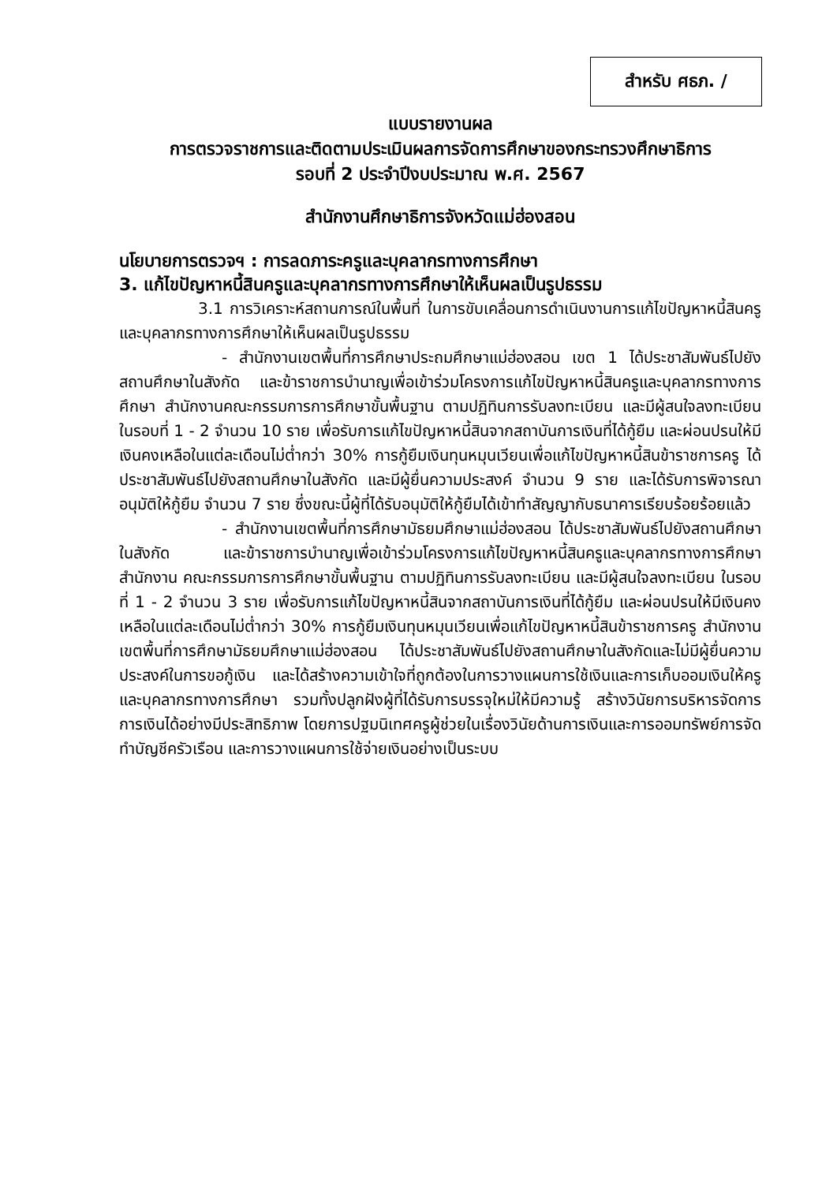สำหรับ ศธภ. /
แบบรายงานผล
การตรวจราชการและติดตามประเมินผลการจัดการศึกษาของกระทรวงศึกษาธิการ
รอบที่ 2 ประจำปีงบประมาณ พ.ศ. 2567
สำนักงานศึกษาธิการจังหวัดแม่ฮ่องสอน
นโยบายการตรวจฯ : การลดภาระครูและบุคลากรทางการศึกษา
3. แก้ไขปัญหาหนี้สินครูและบุคลากรทางการศึกษาให้เห็นผลเป็นรูปธรรม
3.1 การวิเคราะห์สถานการณ์ในพื้นที่ ในการขับเคลื่อนการดำเนินงานการแก้ไขปัญหาหนี้สินครูและบุคลากรทางการศึกษาให้เห็นผลเป็นรูปธรรม
- สำนักงานเขตพื้นที่การศึกษาประถมศึกษาแม่ฮ่องสอน เขต 1 ได้ประชาสัมพันธ์ไปยังสถานศึกษาในสังกัด และข้าราชการบำนาญเพื่อเข้าร่วมโครงการแก้ไขปัญหาหนี้สินครูและบุคลากรทางการศึกษา สำนักงานคณะกรรมการการศึกษาขั้นพื้นฐาน ตามปฏิทินการรับลงทะเบียน และมีผู้สนใจลงทะเบียน ในรอบที่ 1 - 2 จำนวน 10 ราย เพื่อรับการแก้ไขปัญหาหนี้สินจากสถาบันการเงินที่ได้กู้ยืม และผ่อนปรนให้มีเงินคงเหลือในแต่ละเดือนไม่ต่ำกว่า 30% การกู้ยืมเงินทุนหมุนเวียนเพื่อแก้ไขปัญหาหนี้สินข้าราชการครู ได้ประชาสัมพันธ์ไปยังสถานศึกษาในสังกัด และมีผู้ยื่นความประสงค์ จำนวน 9 ราย และได้รับการพิจารณาอนุมัติให้กู้ยืม จำนวน 7 ราย ซึ่งขณะนี้ผู้ที่ได้รับอนุมัติให้กู้ยืมได้เข้าทำสัญญากับธนาคารเรียบร้อยร้อยแล้ว
- สำนักงานเขตพื้นที่การศึกษามัธยมศึกษาแม่ฮ่องสอน ได้ประชาสัมพันธ์ไปยังสถานศึกษาในสังกัด และข้าราชการบำนาญเพื่อเข้าร่วมโครงการแก้ไขปัญหาหนี้สินครูและบุคลากรทางการศึกษา สำนักงาน คณะกรรมการการศึกษาขั้นพื้นฐาน ตามปฏิทินการรับลงทะเบียน และมีผู้สนใจลงทะเบียน ในรอบที่ 1 - 2 จำนวน 3 ราย เพื่อรับการแก้ไขปัญหาหนี้สินจากสถาบันการเงินที่ได้กู้ยืม และผ่อนปรนให้มีเงินคงเหลือในแต่ละเดือนไม่ต่ำกว่า 30% การกู้ยืมเงินทุนหมุนเวียนเพื่อแก้ไขปัญหาหนี้สินข้าราชการครู สำนักงานเขตพื้นที่การศึกษามัธยมศึกษาแม่ฮ่องสอน ได้ประชาสัมพันธ์ไปยังสถานศึกษาในสังกัดและไม่มีผู้ยื่นความประสงค์ในการขอกู้เงิน และได้สร้างความเข้าใจที่ถูกต้องในการวางแผนการใช้เงินและการเก็บออมเงินให้ครูและบุคลากรทางการศึกษา รวมทั้งปลูกฝังผู้ที่ได้รับการบรรจุใหม่ให้มีความรู้ สร้างวินัยการบริหารจัดการการเงินได้อย่างมีประสิทธิภาพ โดยการปฐมนิเทศครูผู้ช่วยในเรื่องวินัยด้านการเงินและการออมทรัพย์การจัดทำบัญชีครัวเรือน และการวางแผนการใช้จ่ายเงินอย่างเป็นระบบ